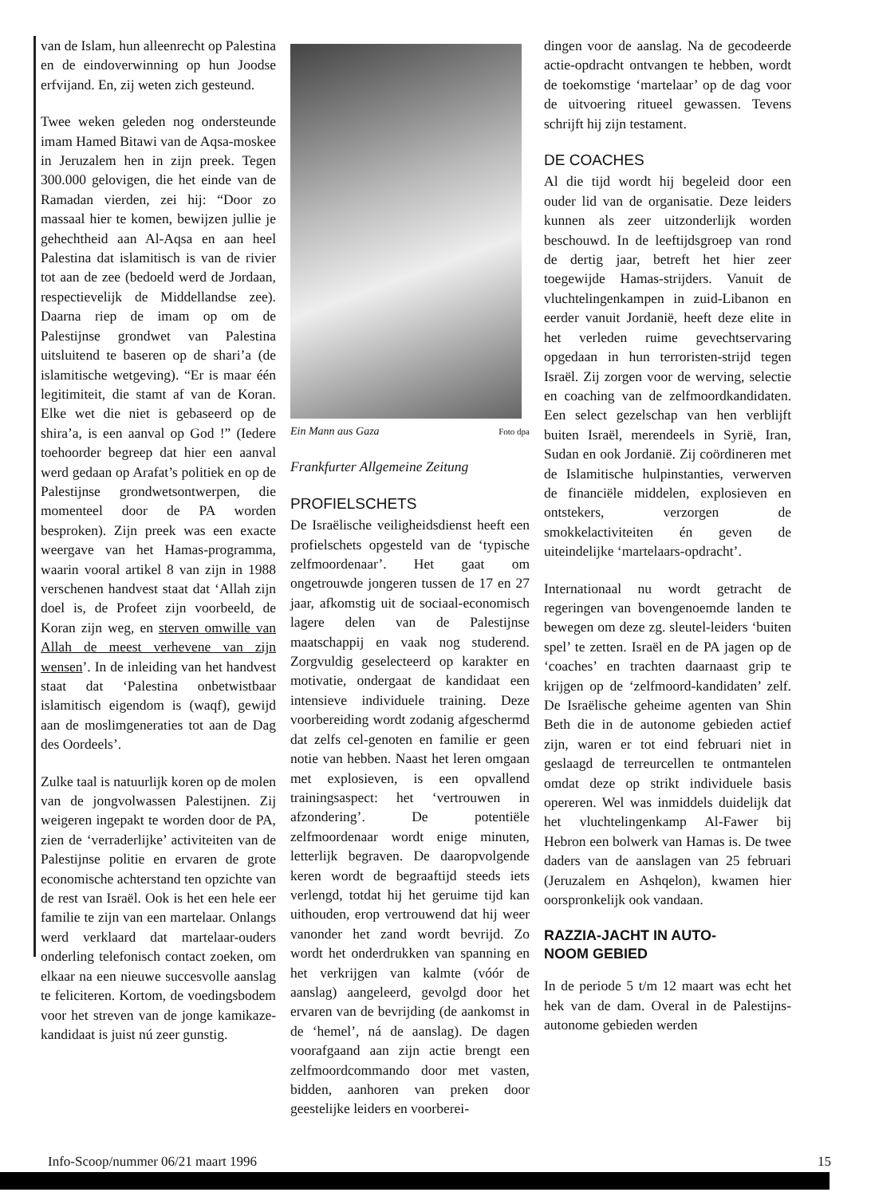van de Islam, hun alleenrecht op Palestina en de eindoverwinning op hun Joodse erfvijand. En, zij weten zich gesteund.
Twee weken geleden nog ondersteunde imam Hamed Bitawi van de Aqsa-moskee in Jeruzalem hen in zijn preek. Tegen 300.000 gelovigen, die het einde van de Ramadan vierden, zei hij: “Door zo massaal hier te komen, bewijzen jullie je gehechtheid aan Al-Aqsa en aan heel Palestina dat islamitisch is van de rivier tot aan de zee (bedoeld werd de Jordaan, respectievelijk de Middellandse zee). Daarna riep de imam op om de Palestijnse grondwet van Palestina uitsluitend te baseren op de shari’a (de islamitische wetgeving). “Er is maar één legitimiteit, die stamt af van de Koran. Elke wet die niet is gebaseerd op de shira’a, is een aanval op God !” (Iedere toehoorder begreep dat hier een aanval werd gedaan op Arafat’s politiek en op de Palestijnse grondwetsontwerpen, die momenteel door de PA worden besproken). Zijn preek was een exacte weergave van het Hamas-programma, waarin vooral artikel 8 van zijn in 1988 verschenen handvest staat dat ‘Allah zijn doel is, de Profeet zijn voorbeeld, de Koran zijn weg, en sterven omwille van Allah de meest verhevene van zijn wensen’. In de inleiding van het handvest staat dat ‘Palestina onbetwistbaar islamitisch eigendom is (waqf), gewijd aan de moslimgeneraties tot aan de Dag des Oordeels’.
Zulke taal is natuurlijk koren op de molen van de jongvolwassen Palestijnen. Zij weigeren ingepakt te worden door de PA, zien de ‘verraderlijke’ activiteiten van de Palestijnse politie en ervaren de grote economische achterstand ten opzichte van de rest van Israël. Ook is het een hele eer familie te zijn van een martelaar. Onlangs werd verklaard dat martelaar-ouders onderling telefonisch contact zoeken, om elkaar na een nieuwe succesvolle aanslag te feliciteren. Kortom, de voedingsbodem voor het streven van de jonge kamikaze-kandidaat is juist nú zeer gunstig.
Ein Mann aus Gaza Foto dpa
Frankfurter Allgemeine Zeitung
PROFIELSCHETS
De Israëlische veiligheidsdienst heeft een profielschets opgesteld van de ‘typische zelfmoordenaar’. Het gaat om ongetrouwde jongeren tussen de 17 en 27 jaar, afkomstig uit de sociaal-economisch lagere delen van de Palestijnse maatschappij en vaak nog studerend. Zorgvuldig geselecteerd op karakter en motivatie, ondergaat de kandidaat een intensieve individuele training. Deze voorbereiding wordt zodanig afgeschermd dat zelfs cel-genoten en familie er geen notie van hebben. Naast het leren omgaan met explosieven, is een opvallend trainingsaspect: het ‘vertrouwen in afzondering’. De potentiële zelfmoordenaar wordt enige minuten, letterlijk begraven. De daaropvolgende keren wordt de begraaftijd steeds iets verlengd, totdat hij het geruime tijd kan uithouden, erop vertrouwend dat hij weer vanonder het zand wordt bevrijd. Zo wordt het onderdrukken van spanning en het verkrijgen van kalmte (vóór de aanslag) aangeleerd, gevolgd door het ervaren van de bevrijding (de aankomst in de ‘hemel’, ná de aanslag). De dagen voorafgaand aan zijn actie brengt een zelfmoordcommando door met vasten, bidden, aanhoren van preken door geestelijke leiders en voorberei-
dingen voor de aanslag. Na de gecodeerde actie-opdracht ontvangen te hebben, wordt de toekomstige ‘martelaar’ op de dag voor de uitvoering ritueel gewassen. Tevens schrijft hij zijn testament.
DE COACHES
Al die tijd wordt hij begeleid door een ouder lid van de organisatie. Deze leiders kunnen als zeer uitzonderlijk worden beschouwd. In de leeftijdsgroep van rond de dertig jaar, betreft het hier zeer toegewijde Hamas-strijders. Vanuit de vluchtelingenkampen in zuid-Libanon en eerder vanuit Jordanië, heeft deze elite in het verleden ruime gevechtservaring opgedaan in hun terroristen-strijd tegen Israël. Zij zorgen voor de werving, selectie en coaching van de zelfmoordkandidaten. Een select gezelschap van hen verblijft buiten Israël, merendeels in Syrië, Iran, Sudan en ook Jordanië. Zij coördineren met de Islamitische hulpinstanties, verwerven de financiële middelen, explosieven en ontstekers, verzorgen de smokkelactiviteiten én geven de uiteindelijke ‘martelaars-opdracht’.
Internationaal nu wordt getracht de regeringen van bovengenoemde landen te bewegen om deze zg. sleutel-leiders ‘buiten spel’ te zetten. Israël en de PA jagen op de ‘coaches’ en trachten daarnaast grip te krijgen op de ‘zelfmoord-kandidaten’ zelf. De Israëlische geheime agenten van Shin Beth die in de autonome gebieden actief zijn, waren er tot eind februari niet in geslaagd de terreurcellen te ontmantelen omdat deze op strikt individuele basis opereren. Wel was inmiddels duidelijk dat het vluchtelingenkamp Al-Fawer bij Hebron een bolwerk van Hamas is. De twee daders van de aanslagen van 25 februari (Jeruzalem en Ashqelon), kwamen hier oorspronkelijk ook vandaan.
RAZZIA-JACHT IN AUTO-
NOOM GEBIED
In de periode 5 t/m 12 maart was echt het hek van de dam. Overal in de Palestijns-autonome gebieden werden
Info-Scoop/nummer 06/21 maart 1996 15